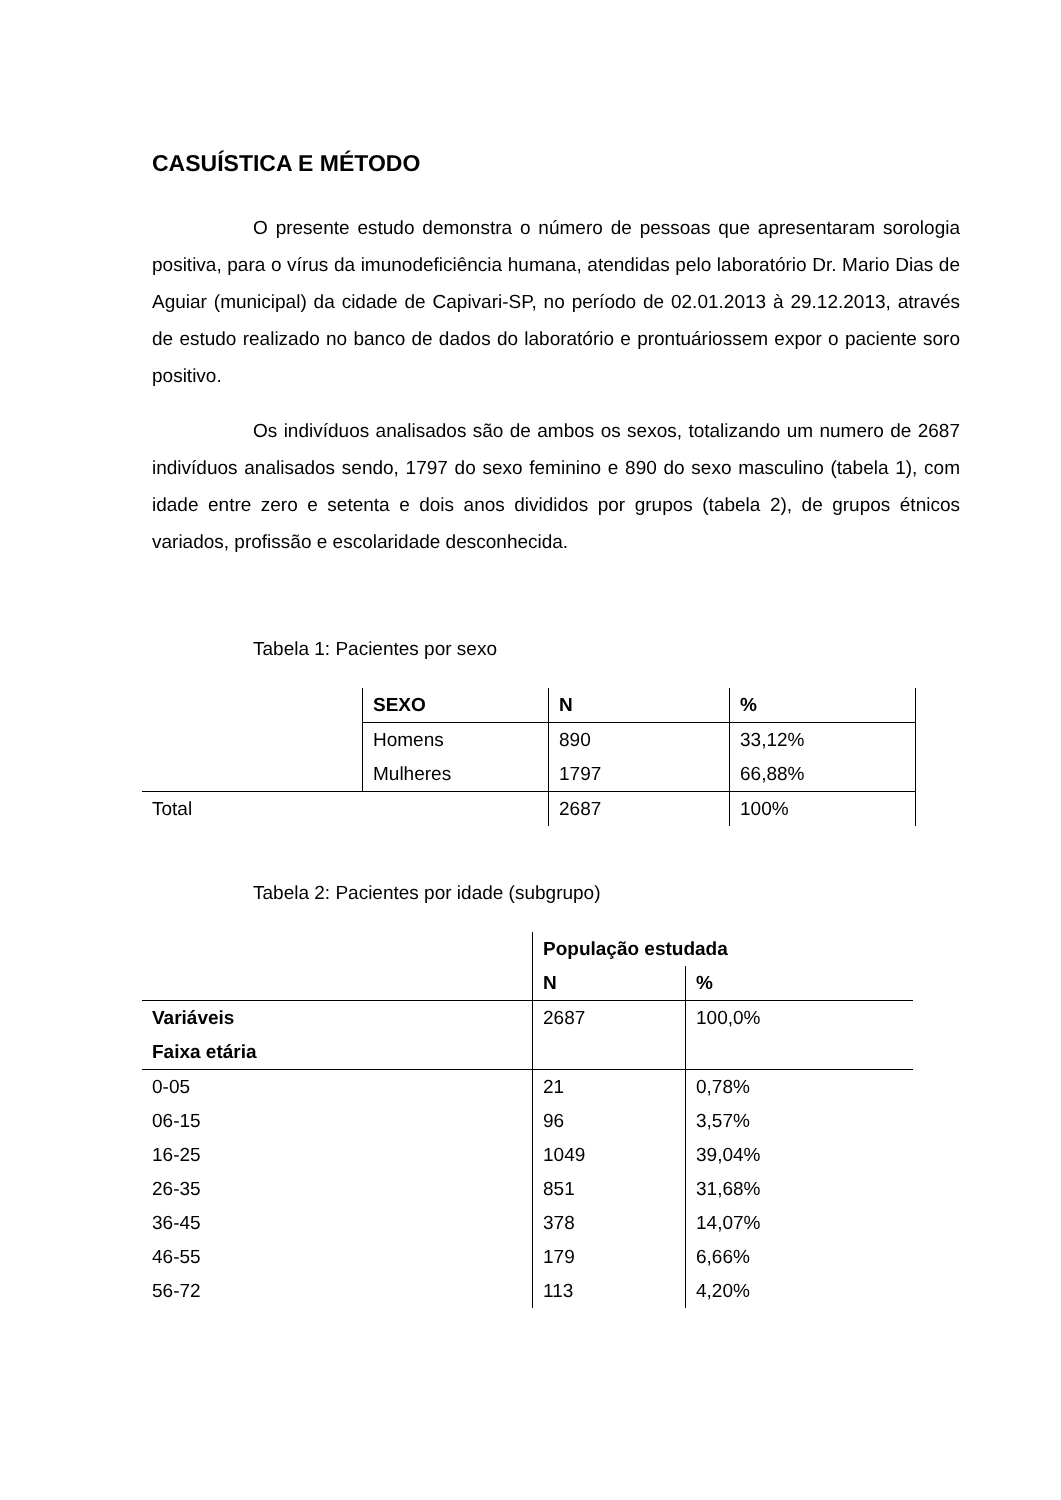CASUÍSTICA E MÉTODO
O presente estudo demonstra o número de pessoas que apresentaram sorologia positiva, para o vírus da imunodeficiência humana, atendidas pelo laboratório Dr. Mario Dias de Aguiar (municipal) da cidade de Capivari-SP, no período de 02.01.2013 à 29.12.2013, através de estudo realizado no banco de dados do laboratório e prontuáriossem expor o paciente soro positivo.
Os indivíduos analisados são de ambos os sexos, totalizando um numero de 2687 indivíduos analisados sendo, 1797 do sexo feminino e 890 do sexo masculino (tabela 1), com idade entre zero e setenta e dois anos divididos por grupos (tabela 2), de grupos étnicos variados, profissão e escolaridade desconhecida.
Tabela 1: Pacientes por sexo
| | SEXO | N | % |
| | Homens | 890 | 33,12% |
| | Mulheres | 1797 | 66,88% |
| Total | | 2687 | 100% |
Tabela 2: Pacientes por idade (subgrupo)
| | População estudada | |
| | N | % |
| Variáveis | 2687 | 100,0% |
| Faixa etária | | |
| 0-05 | 21 | 0,78% |
| 06-15 | 96 | 3,57% |
| 16-25 | 1049 | 39,04% |
| 26-35 | 851 | 31,68% |
| 36-45 | 378 | 14,07% |
| 46-55 | 179 | 6,66% |
| 56-72 | 113 | 4,20% |